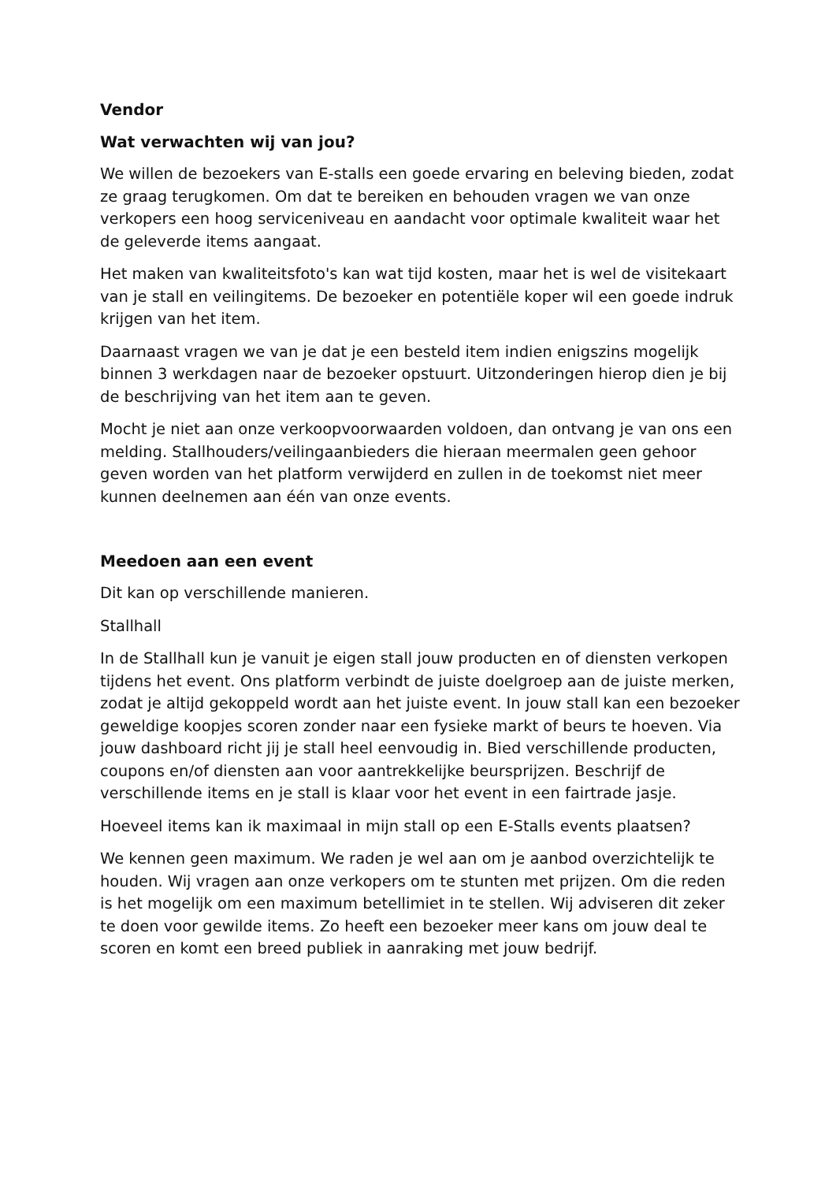Vendor
Wat verwachten wij van jou?
We willen de bezoekers van E-stalls een goede ervaring en beleving bieden, zodat ze graag terugkomen. Om dat te bereiken en behouden vragen we van onze verkopers een hoog serviceniveau en aandacht voor optimale kwaliteit waar het de geleverde items aangaat.
Het maken van kwaliteitsfoto's kan wat tijd kosten, maar het is wel de visitekaart van je stall en veilingitems. De bezoeker en potentiële koper wil een goede indruk krijgen van het item.
Daarnaast vragen we van je dat je een besteld item indien enigszins mogelijk binnen 3 werkdagen naar de bezoeker opstuurt. Uitzonderingen hierop dien je bij de beschrijving van het item aan te geven.
Mocht je niet aan onze verkoopvoorwaarden voldoen, dan ontvang je van ons een melding. Stallhouders/veilingaanbieders die hieraan meermalen geen gehoor geven worden van het platform verwijderd en zullen in de toekomst niet meer kunnen deelnemen aan één van onze events.
Meedoen aan een event
Dit kan op verschillende manieren.
Stallhall
In de Stallhall kun je vanuit je eigen stall jouw producten en of diensten verkopen tijdens het event. Ons platform verbindt de juiste doelgroep aan de juiste merken, zodat je altijd gekoppeld wordt aan het juiste event. In jouw stall kan een bezoeker geweldige koopjes scoren zonder naar een fysieke markt of beurs te hoeven. Via jouw dashboard richt jij je stall heel eenvoudig in. Bied verschillende producten, coupons en/of diensten aan voor aantrekkelijke beursprijzen. Beschrijf de verschillende items en je stall is klaar voor het event in een fairtrade jasje.
Hoeveel items kan ik maximaal in mijn stall op een E-Stalls events plaatsen?
We kennen geen maximum. We raden je wel aan om je aanbod overzichtelijk te houden. Wij vragen aan onze verkopers om te stunten met prijzen. Om die reden is het mogelijk om een maximum betellimiet in te stellen. Wij adviseren dit zeker te doen voor gewilde items. Zo heeft een bezoeker meer kans om jouw deal te scoren en komt een breed publiek in aanraking met jouw bedrijf.